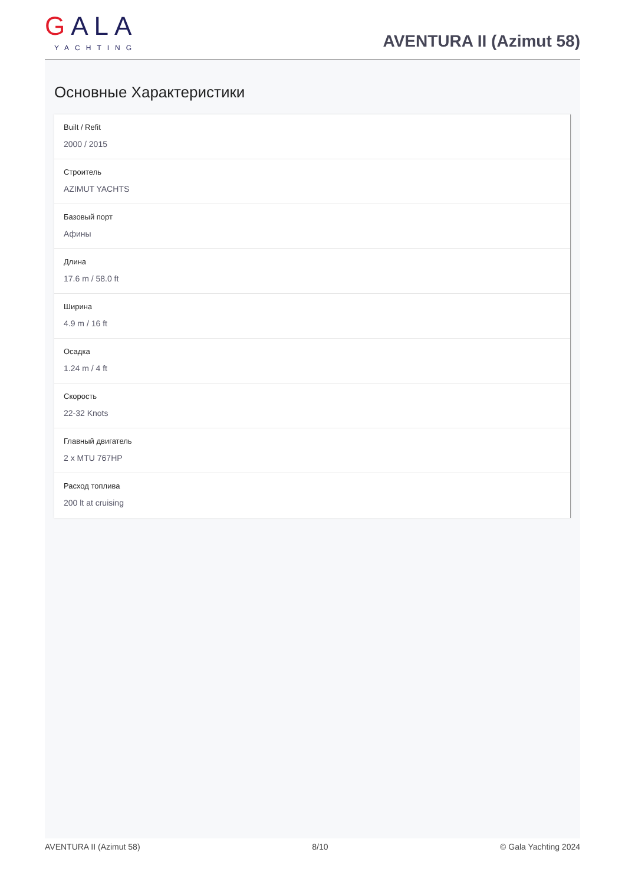GALA
YACHTING
AVENTURA II (Azimut 58)
Основные Характеристики
Built / Refit
2000 / 2015
Строитель
AZIMUT YACHTS
Базовый порт
Афины
Длина
17.6 m / 58.0 ft
Ширина
4.9 m / 16 ft
Осадка
1.24 m / 4 ft
Скорость
22-32 Knots
Главный двигатель
2 x MTU 767HP
Расход топлива
200 lt at cruising
AVENTURA II (Azimut 58) 8/10 © Gala Yachting 2024